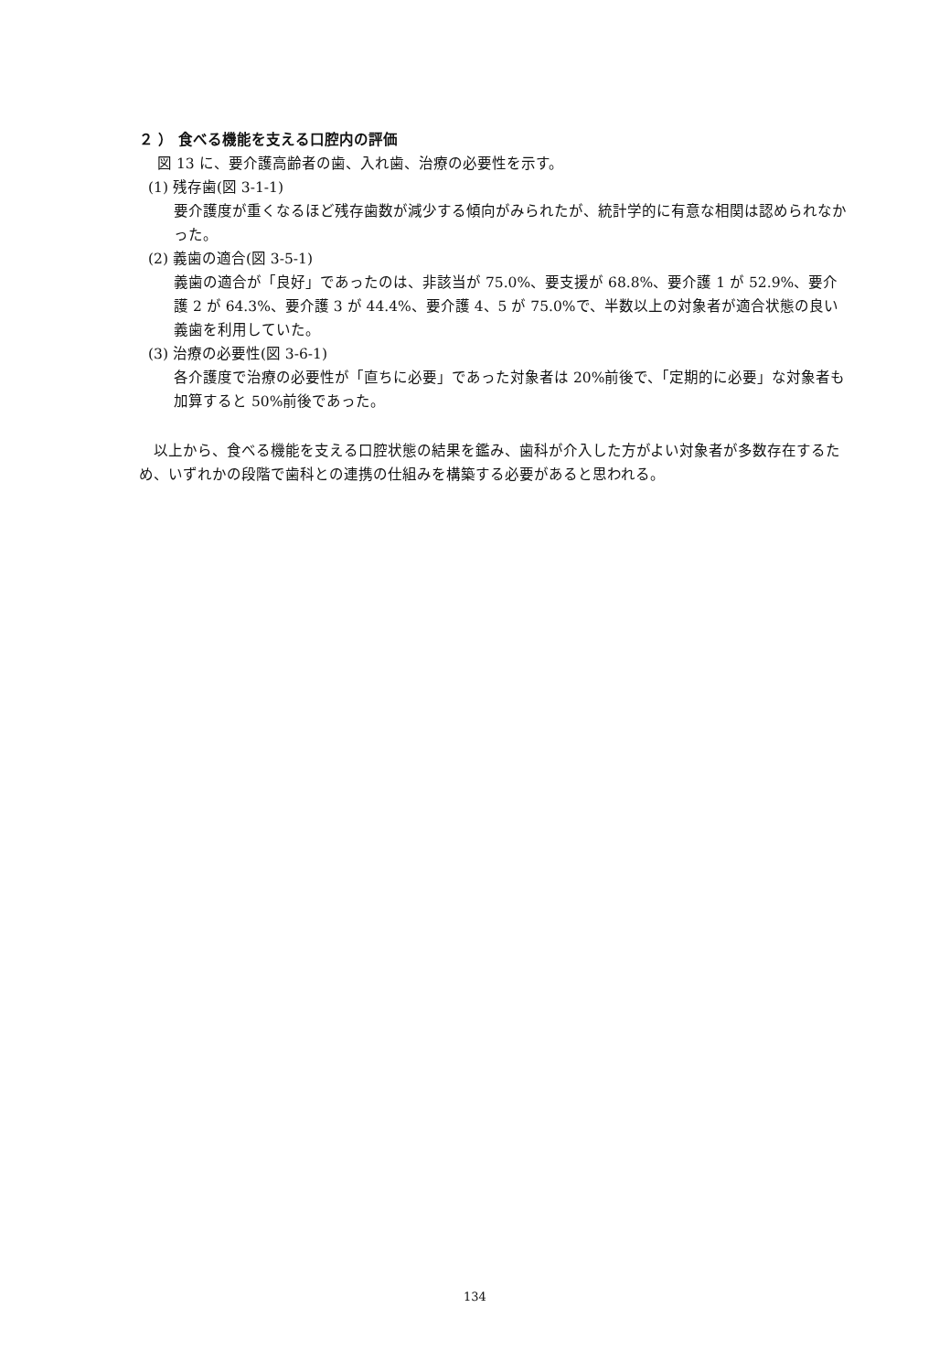２ ） 食べる機能を支える口腔内の評価
図 13 に、要介護高齢者の歯、入れ歯、治療の必要性を示す。
(1) 残存歯(図 3-1-1)
要介護度が重くなるほど残存歯数が減少する傾向がみられたが、統計学的に有意な相関は認められなかった。
(2) 義歯の適合(図 3-5-1)
義歯の適合が「良好」であったのは、非該当が 75.0%、要支援が 68.8%、要介護 1 が 52.9%、要介護 2 が 64.3%、要介護 3 が 44.4%、要介護 4、5 が 75.0%で、半数以上の対象者が適合状態の良い義歯を利用していた。
(3) 治療の必要性(図 3-6-1)
各介護度で治療の必要性が「直ちに必要」であった対象者は 20%前後で、「定期的に必要」な対象者も加算すると 50%前後であった。
　以上から、食べる機能を支える口腔状態の結果を鑑み、歯科が介入した方がよい対象者が多数存在するため、いずれかの段階で歯科との連携の仕組みを構築する必要があると思われる。
134